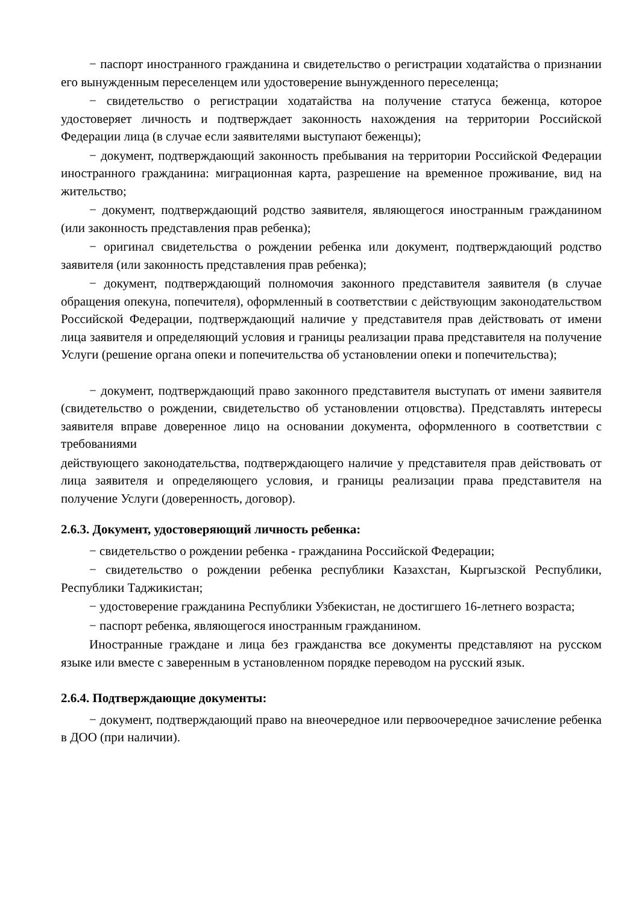− паспорт иностранного гражданина и свидетельство о регистрации ходатайства о признании его вынужденным переселенцем или удостоверение вынужденного переселенца;
− свидетельство о регистрации ходатайства на получение статуса беженца, которое удостоверяет личность и подтверждает законность нахождения на территории Российской Федерации лица (в случае если заявителями выступают беженцы);
− документ, подтверждающий законность пребывания на территории Российской Федерации иностранного гражданина: миграционная карта, разрешение на временное проживание, вид на жительство;
− документ, подтверждающий родство заявителя, являющегося иностранным гражданином (или законность представления прав ребенка);
− оригинал свидетельства о рождении ребенка или документ, подтверждающий родство заявителя (или законность представления прав ребенка);
− документ, подтверждающий полномочия законного представителя заявителя (в случае обращения опекуна, попечителя), оформленный в соответствии с действующим законодательством Российской Федерации, подтверждающий наличие у представителя прав действовать от имени лица заявителя и определяющий условия и границы реализации права представителя на получение Услуги (решение органа опеки и попечительства об установлении опеки и попечительства);
− документ, подтверждающий право законного представителя выступать от имени заявителя (свидетельство о рождении, свидетельство об установлении отцовства). Представлять интересы заявителя вправе доверенное лицо на основании документа, оформленного в соответствии с требованиями
действующего законодательства, подтверждающего наличие у представителя прав действовать от лица заявителя и определяющего условия, и границы реализации права представителя на получение Услуги (доверенность, договор).
2.6.3. Документ, удостоверяющий личность ребенка:
− свидетельство о рождении ребенка - гражданина Российской Федерации;
− свидетельство о рождении ребенка республики Казахстан, Кыргызской Республики, Республики Таджикистан;
− удостоверение гражданина Республики Узбекистан, не достигшего 16-летнего возраста;
− паспорт ребенка, являющегося иностранным гражданином.
Иностранные граждане и лица без гражданства все документы представляют на русском языке или вместе с заверенным в установленном порядке переводом на русский язык.
2.6.4. Подтверждающие документы:
− документ, подтверждающий право на внеочередное или первоочередное зачисление ребенка в ДОО (при наличии).